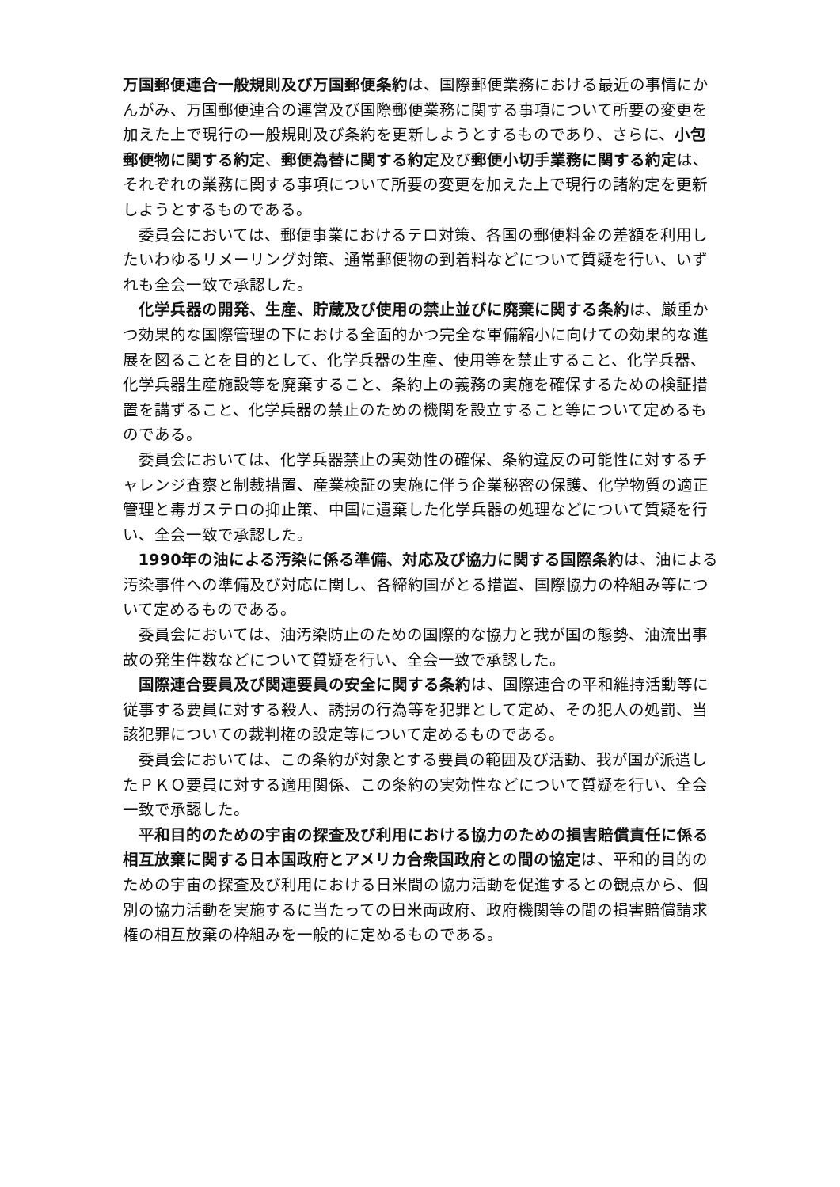万国郵便連合一般規則及び万国郵便条約は、国際郵便業務における最近の事情にかんがみ、万国郵便連合の運営及び国際郵便業務に関する事項について所要の変更を加えた上で現行の一般規則及び条約を更新しようとするものであり、さらに、小包郵便物に関する約定、郵便為替に関する約定及び郵便小切手業務に関する約定は、それぞれの業務に関する事項について所要の変更を加えた上で現行の諸約定を更新しようとするものである。
委員会においては、郵便事業におけるテロ対策、各国の郵便料金の差額を利用したいわゆるリメーリング対策、通常郵便物の到着料などについて質疑を行い、いずれも全会一致で承認した。
化学兵器の開発、生産、貯蔵及び使用の禁止並びに廃棄に関する条約は、厳重かつ効果的な国際管理の下における全面的かつ完全な軍備縮小に向けての効果的な進展を図ることを目的として、化学兵器の生産、使用等を禁止すること、化学兵器、化学兵器生産施設等を廃棄すること、条約上の義務の実施を確保するための検証措置を講ずること、化学兵器の禁止のための機関を設立すること等について定めるものである。
委員会においては、化学兵器禁止の実効性の確保、条約違反の可能性に対するチャレンジ査察と制裁措置、産業検証の実施に伴う企業秘密の保護、化学物質の適正管理と毒ガステロの抑止策、中国に遺棄した化学兵器の処理などについて質疑を行い、全会一致で承認した。
1990年の油による汚染に係る準備、対応及び協力に関する国際条約は、油による汚染事件への準備及び対応に関し、各締約国がとる措置、国際協力の枠組み等について定めるものである。
委員会においては、油汚染防止のための国際的な協力と我が国の態勢、油流出事故の発生件数などについて質疑を行い、全会一致で承認した。
国際連合要員及び関連要員の安全に関する条約は、国際連合の平和維持活動等に従事する要員に対する殺人、誘拐の行為等を犯罪として定め、その犯人の処罰、当該犯罪についての裁判権の設定等について定めるものである。
委員会においては、この条約が対象とする要員の範囲及び活動、我が国が派遣したＰＫＯ要員に対する適用関係、この条約の実効性などについて質疑を行い、全会一致で承認した。
平和目的のための宇宙の探査及び利用における協力のための損害賠償責任に係る相互放棄に関する日本国政府とアメリカ合衆国政府との間の協定は、平和的目的のための宇宙の探査及び利用における日米間の協力活動を促進するとの観点から、個別の協力活動を実施するに当たっての日米両政府、政府機関等の間の損害賠償請求権の相互放棄の枠組みを一般的に定めるものである。